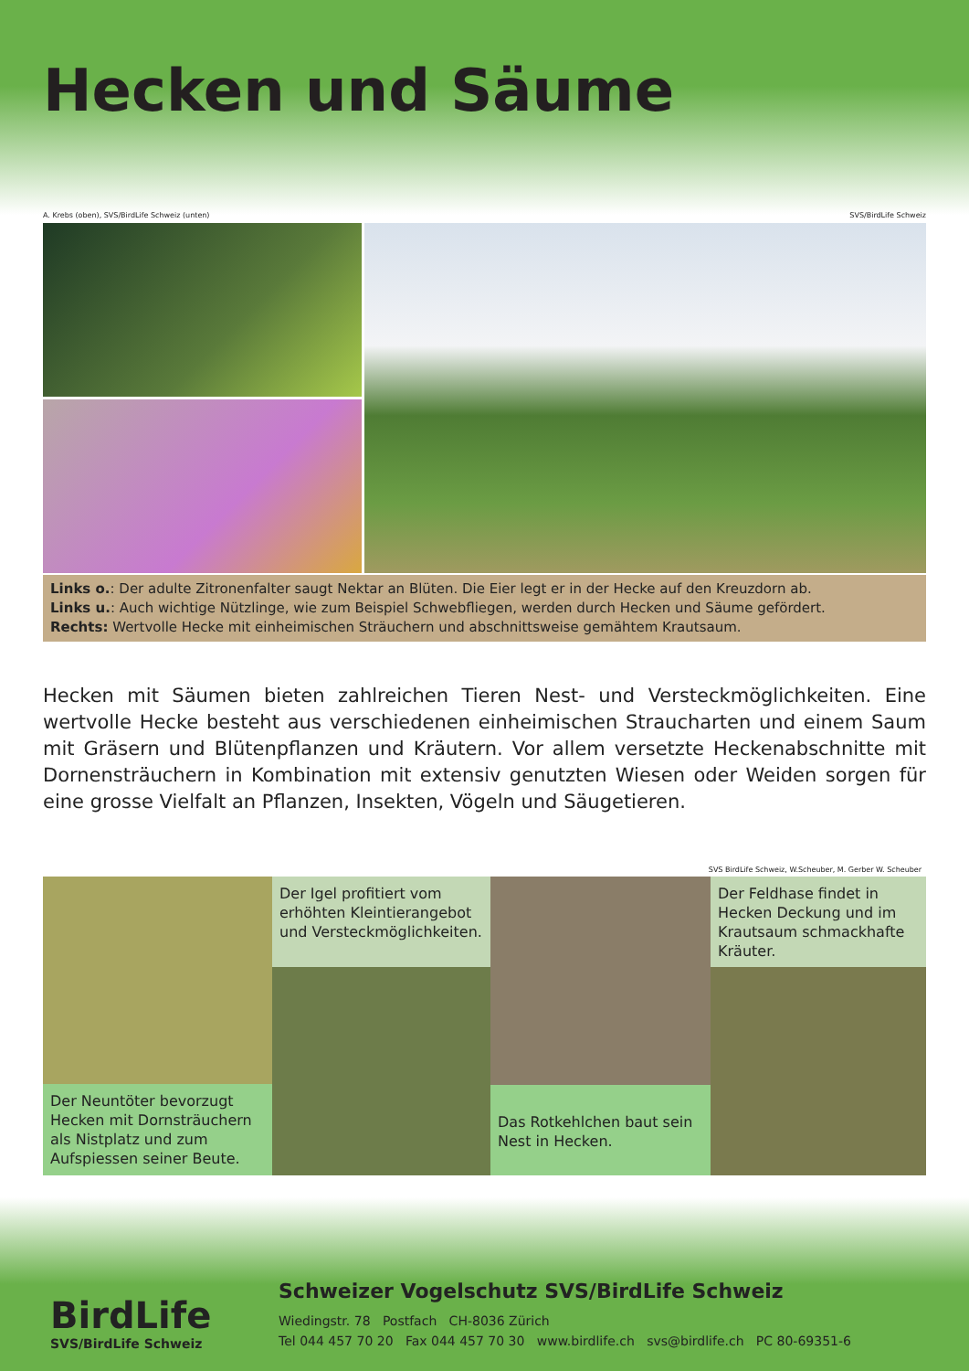Hecken und Säume
A. Krebs (oben), SVS/BirdLife Schweiz (unten) SVS/BirdLife Schweiz
Links o.: Der adulte Zitronenfalter saugt Nektar an Blüten. Die Eier legt er in der Hecke auf den Kreuzdorn ab.
Links u.: Auch wichtige Nützlinge, wie zum Beispiel Schwebfliegen, werden durch Hecken und Säume gefördert.
Rechts: Wertvolle Hecke mit einheimischen Sträuchern und abschnittsweise gemähtem Krautsaum.
Hecken mit Säumen bieten zahlreichen Tieren Nest- und Versteckmöglichkeiten. Eine wertvolle Hecke besteht aus verschiedenen einheimischen Straucharten und einem Saum mit Gräsern und Blütenpflanzen und Kräutern. Vor allem versetzte Heckenabschnitte mit Dornensträuchern in Kombination mit extensiv genutzten Wiesen oder Weiden sorgen für eine grosse Vielfalt an Pflanzen, Insekten, Vögeln und Säugetieren.
SVS BirdLife Schweiz, W.Scheuber, M. Gerber W. Scheuber
Der Neuntöter bevorzugt Hecken mit Dornsträuchern als Nistplatz und zum Aufspiessen seiner Beute.
Der Igel profitiert vom erhöhten Kleintierangebot und Versteckmöglichkeiten.
Das Rotkehlchen baut sein Nest in Hecken.
Der Feldhase findet in Hecken Deckung und im Krautsaum schmackhafte Kräuter.
BirdLife
SVS/BirdLife Schweiz
Schweizer Vogelschutz SVS/BirdLife Schweiz
Wiedingstr. 78 Postfach CH-8036 Zürich
Tel 044 457 70 20 Fax 044 457 70 30 www.birdlife.ch svs@birdlife.ch PC 80-69351-6